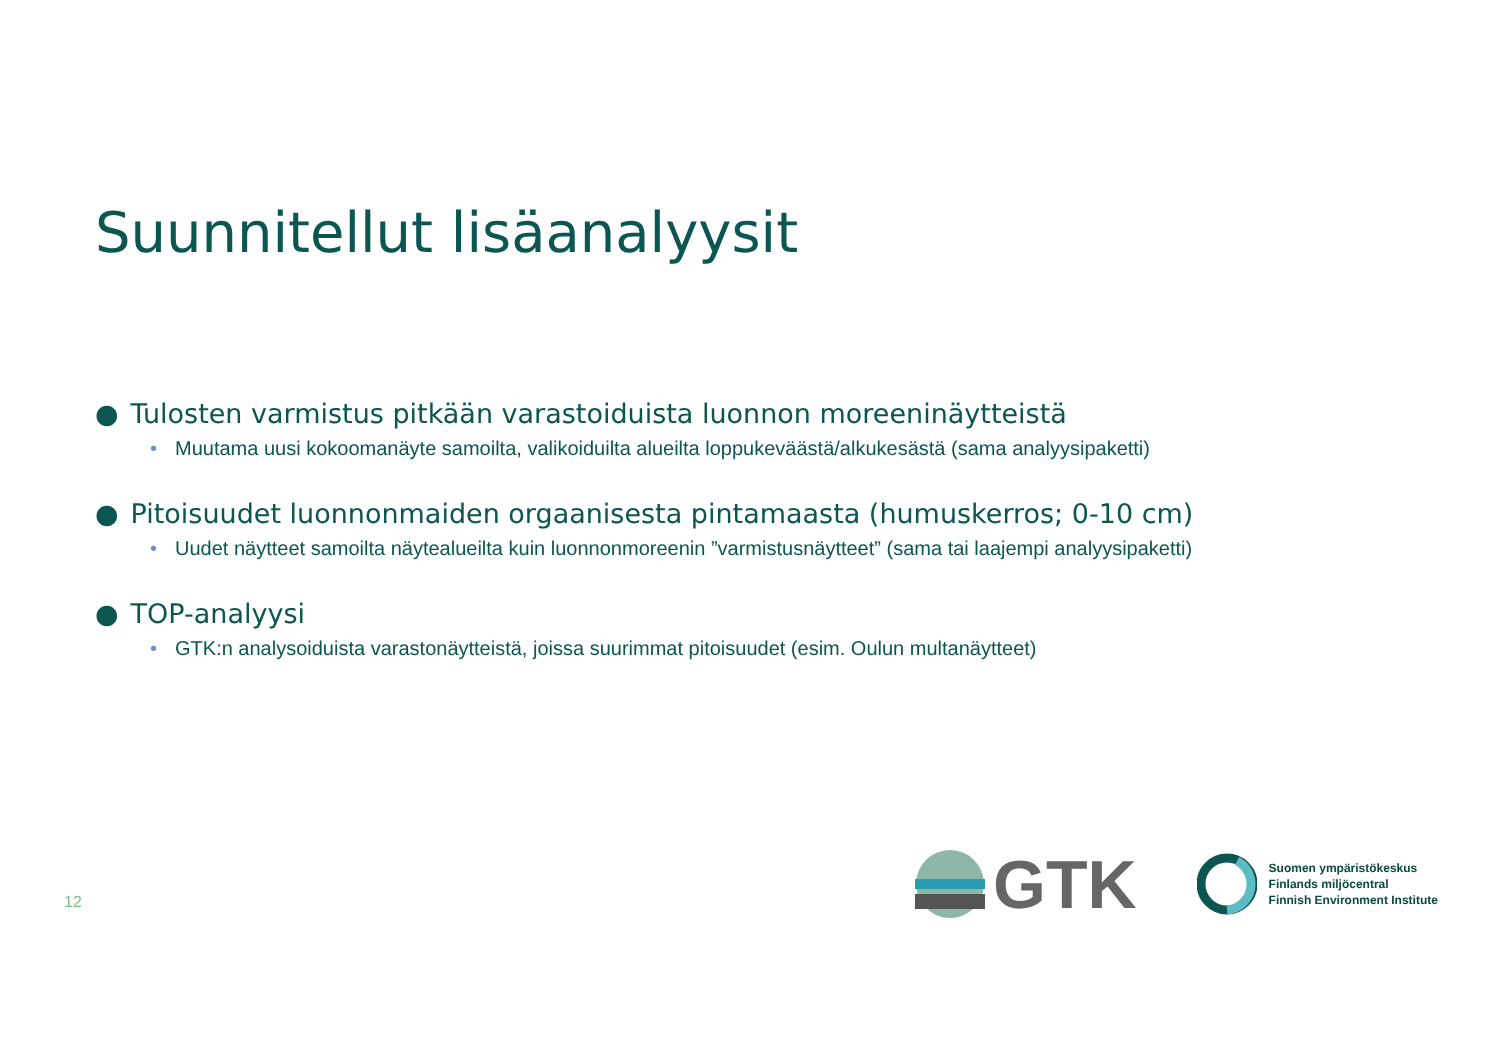Suunnitellut lisäanalyysit
● Tulosten varmistus pitkään varastoiduista luonnon moreeninäytteistä
• Muutama uusi kokoomanäyte samoilta, valikoiduilta alueilta loppukeväästä/alkukesästä (sama analyysipaketti)
● Pitoisuudet luonnonmaiden orgaanisesta pintamaasta (humuskerros; 0-10 cm)
• Uudet näytteet samoilta näytealueilta kuin luonnonmoreenin ”varmistusnäytteet” (sama tai laajempi analyysipaketti)
● TOP-analyysi
• GTK:n analysoiduista varastonäytteistä, joissa suurimmat pitoisuudet (esim. Oulun multanäytteet)
12
GTK
Suomen ympäristökeskus
Finlands miljöcentral
Finnish Environment Institute